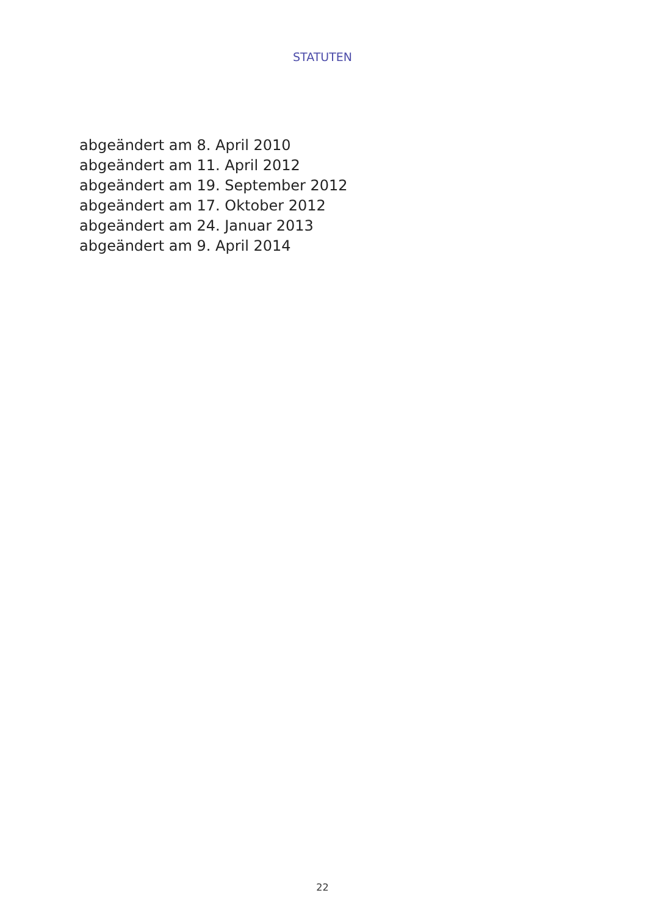STATUTEN
abgeändert am 8. April 2010
abgeändert am 11. April 2012
abgeändert am 19. September 2012
abgeändert am 17. Oktober 2012
abgeändert am 24. Januar 2013
abgeändert am 9. April 2014
22